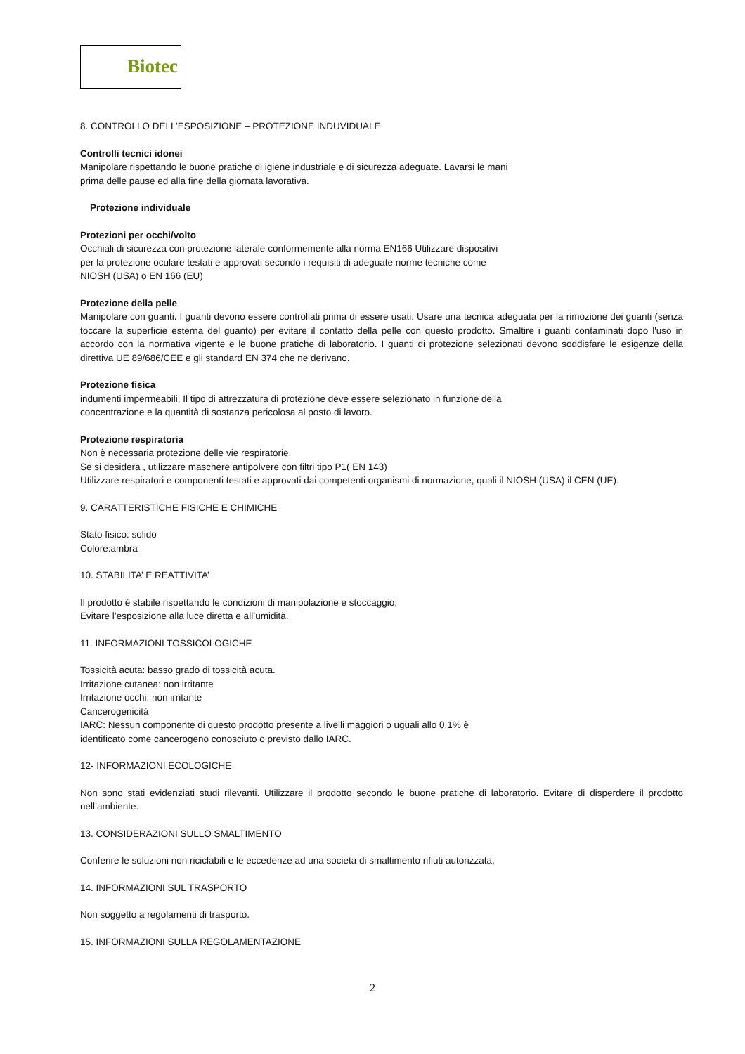Biotec
8. CONTROLLO DELL’ESPOSIZIONE – PROTEZIONE INDUVIDUALE
Controlli tecnici idonei
Manipolare rispettando le buone pratiche di igiene industriale e di sicurezza adeguate. Lavarsi le mani
prima delle pause ed alla fine della giornata lavorativa.
Protezione individuale
Protezioni per occhi/volto
Occhiali di sicurezza con protezione laterale conformemente alla norma EN166 Utilizzare dispositivi
per la protezione oculare testati e approvati secondo i requisiti di adeguate norme tecniche come
NIOSH (USA) o EN 166 (EU)
Protezione della pelle
Manipolare con guanti. I guanti devono essere controllati prima di essere usati. Usare una tecnica adeguata per la rimozione dei guanti (senza toccare la superficie esterna del guanto) per evitare il contatto della pelle con questo prodotto. Smaltire i guanti contaminati dopo l'uso in accordo con la normativa vigente e le buone pratiche di laboratorio. I guanti di protezione selezionati devono soddisfare le esigenze della direttiva UE 89/686/CEE e gli standard EN 374 che ne derivano.
Protezione fisica
indumenti impermeabili, Il tipo di attrezzatura di protezione deve essere selezionato in funzione della
concentrazione e la quantità di sostanza pericolosa al posto di lavoro.
Protezione respiratoria
Non è necessaria protezione delle vie respiratorie.
Se si desidera , utilizzare maschere antipolvere con filtri tipo P1( EN 143)
Utilizzare respiratori e componenti testati e approvati dai competenti organismi di normazione, quali il NIOSH (USA) il CEN (UE).
9. CARATTERISTICHE FISICHE E CHIMICHE
Stato fisico: solido
Colore:ambra
10. STABILITA’ E REATTIVITA’
Il prodotto è stabile rispettando le condizioni di manipolazione e stoccaggio;
Evitare l’esposizione alla luce diretta e all’umidità.
11. INFORMAZIONI TOSSICOLOGICHE
Tossicità acuta: basso grado di tossicità acuta.
Irritazione cutanea: non irritante
Irritazione occhi: non irritante
Cancerogenicità
IARC: Nessun componente di questo prodotto presente a livelli maggiori o uguali allo 0.1% è
identificato come cancerogeno conosciuto o previsto dallo IARC.
12- INFORMAZIONI ECOLOGICHE
Non sono stati evidenziati studi rilevanti. Utilizzare il prodotto secondo le buone pratiche di laboratorio. Evitare di disperdere il prodotto nell’ambiente.
13. CONSIDERAZIONI SULLO SMALTIMENTO
Conferire le soluzioni non riciclabili e le eccedenze ad una società di smaltimento rifiuti autorizzata.
14. INFORMAZIONI SUL TRASPORTO
Non soggetto a regolamenti di trasporto.
15. INFORMAZIONI SULLA REGOLAMENTAZIONE
2